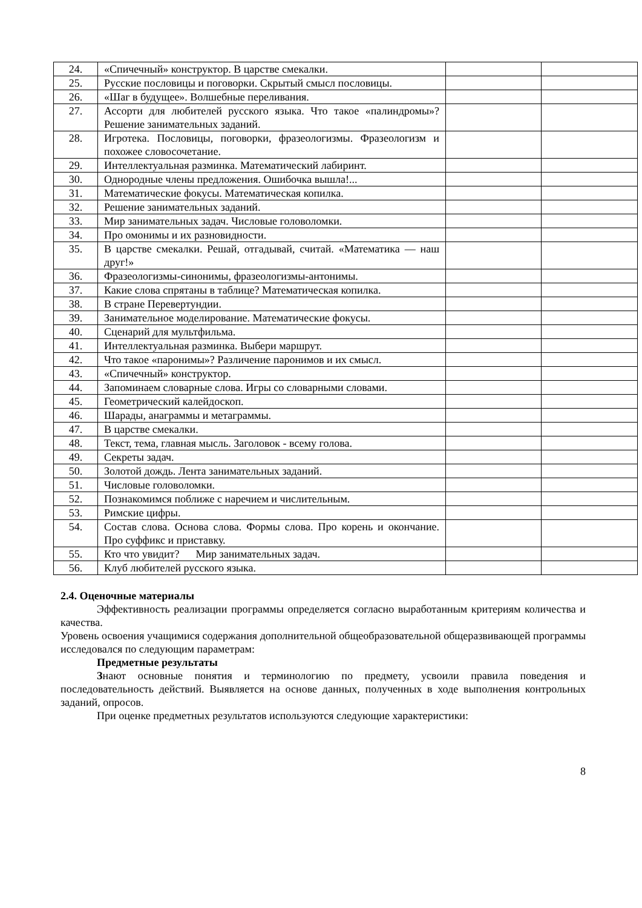| 24. | «Спичечный» конструктор. В царстве смекалки. | | |
| 25. | Русские пословицы и поговорки. Скрытый смысл пословицы. | | |
| 26. | «Шаг в будущее». Волшебные переливания. | | |
| 27. | Ассорти для любителей русского языка. Что такое «палиндромы»? Решение занимательных заданий. | | |
| 28. | Игротека. Пословицы, поговорки, фразеологизмы. Фразеологизм и похожее словосочетание. | | |
| 29. | Интеллектуальная разминка. Математический лабиринт. | | |
| 30. | Однородные члены предложения. Ошибочка вышла!... | | |
| 31. | Математические фокусы. Математическая копилка. | | |
| 32. | Решение занимательных заданий. | | |
| 33. | Мир занимательных задач. Числовые головоломки. | | |
| 34. | Про омонимы и их разновидности. | | |
| 35. | В царстве смекалки. Решай, отгадывай, считай. «Математика — наш друг!» | | |
| 36. | Фразеологизмы-синонимы, фразеологизмы-антонимы. | | |
| 37. | Какие слова спрятаны в таблице? Математическая копилка. | | |
| 38. | В стране Перевертундии. | | |
| 39. | Занимательное моделирование. Математические фокусы. | | |
| 40. | Сценарий для мультфильма. | | |
| 41. | Интеллектуальная разминка. Выбери маршрут. | | |
| 42. | Что такое «паронимы»? Различение паронимов и их смысл. | | |
| 43. | «Спичечный» конструктор. | | |
| 44. | Запоминаем словарные слова. Игры со словарными словами. | | |
| 45. | Геометрический калейдоскоп. | | |
| 46. | Шарады, анаграммы и метаграммы. | | |
| 47. | В царстве смекалки. | | |
| 48. | Текст, тема, главная мысль. Заголовок - всему голова. | | |
| 49. | Секреты задач. | | |
| 50. | Золотой дождь. Лента занимательных заданий. | | |
| 51. | Числовые головоломки. | | |
| 52. | Познакомимся поближе с наречием и числительным. | | |
| 53. | Римские цифры. | | |
| 54. | Состав слова. Основа слова. Формы слова. Про корень и окончание. Про суффикс и приставку. | | |
| 55. | Кто что увидит? Мир занимательных задач. | | |
| 56. | Клуб любителей русского языка. | | |
2.4. Оценочные материалы
Эффективность реализации программы определяется согласно выработанным критериям количества и качества.
Уровень освоения учащимися содержания дополнительной общеобразовательной общеразвивающей программы исследовался по следующим параметрам:
Предметные результаты
Знают основные понятия и терминологию по предмету, усвоили правила поведения и последовательность действий. Выявляется на основе данных, полученных в ходе выполнения контрольных заданий, опросов.
При оценке предметных результатов используются следующие характеристики:
8